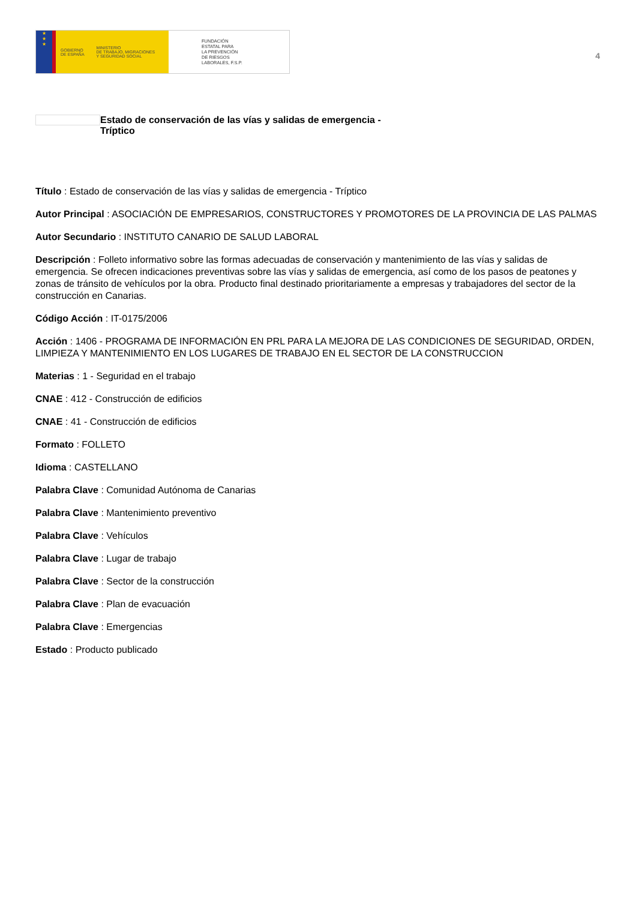★
★
★
GOBIERNO
DE ESPAÑA MINISTERIO
DE TRABAJO, MIGRACIONES
Y SEGURIDAD SOCIAL
FUNDACIÓN
ESTATAL PARA
LA PREVENCIÓN
DE RIESGOS
LABORALES, F.S.P.
4
Estado de conservación de las vías y salidas de emergencia -
Tríptico
Título : Estado de conservación de las vías y salidas de emergencia - Tríptico
Autor Principal : ASOCIACIÓN DE EMPRESARIOS, CONSTRUCTORES Y PROMOTORES DE LA PROVINCIA DE LAS PALMAS
Autor Secundario : INSTITUTO CANARIO DE SALUD LABORAL
Descripción : Folleto informativo sobre las formas adecuadas de conservación y mantenimiento de las vías y salidas de emergencia. Se ofrecen indicaciones preventivas sobre las vías y salidas de emergencia, así como de los pasos de peatones y zonas de tránsito de vehículos por la obra. Producto final destinado prioritariamente a empresas y trabajadores del sector de la construcción en Canarias.
Código Acción : IT-0175/2006
Acción : 1406 - PROGRAMA DE INFORMACIÓN EN PRL PARA LA MEJORA DE LAS CONDICIONES DE SEGURIDAD, ORDEN, LIMPIEZA Y MANTENIMIENTO EN LOS LUGARES DE TRABAJO EN EL SECTOR DE LA CONSTRUCCION
Materias : 1 - Seguridad en el trabajo
CNAE : 412 - Construcción de edificios
CNAE : 41 - Construcción de edificios
Formato : FOLLETO
Idioma : CASTELLANO
Palabra Clave : Comunidad Autónoma de Canarias
Palabra Clave : Mantenimiento preventivo
Palabra Clave : Vehículos
Palabra Clave : Lugar de trabajo
Palabra Clave : Sector de la construcción
Palabra Clave : Plan de evacuación
Palabra Clave : Emergencias
Estado : Producto publicado